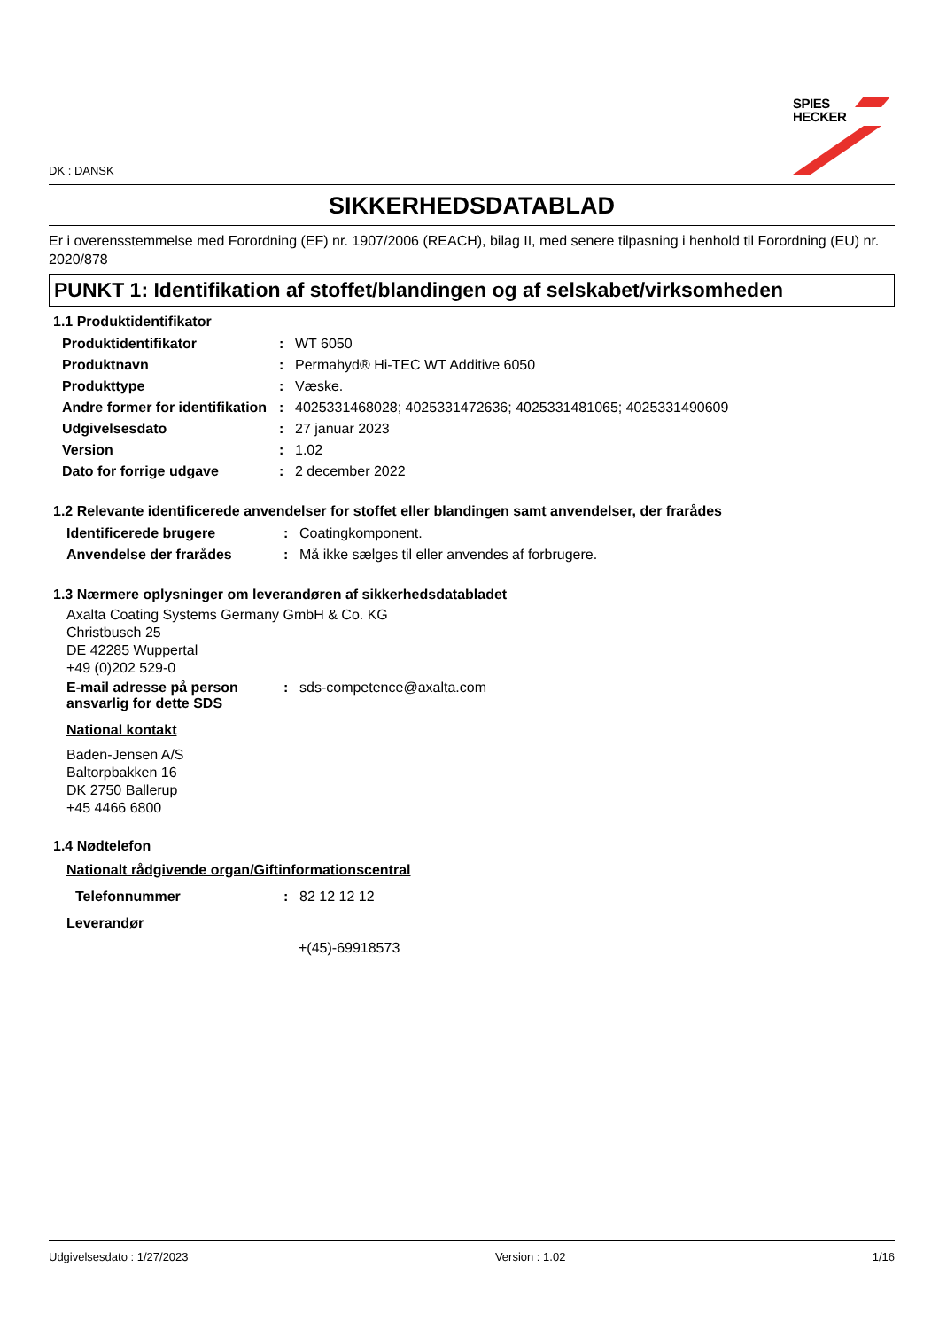DK : DANSK
SPIES
HECKER
SIKKERHEDSDATABLAD
Er i overensstemmelse med Forordning (EF) nr. 1907/2006 (REACH), bilag II, med senere tilpasning i henhold til Forordning (EU) nr. 2020/878
PUNKT 1: Identifikation af stoffet/blandingen og af selskabet/virksomheden
1.1 Produktidentifikator
| Produktidentifikator | : | WT 6050 |
| Produktnavn | : | Permahyd® Hi-TEC WT Additive 6050 |
| Produkttype | : | Væske. |
| Andre former for identifikation | : | 4025331468028; 4025331472636; 4025331481065; 4025331490609 |
| Udgivelsesdato | : | 27 januar 2023 |
| Version | : | 1.02 |
| Dato for forrige udgave | : | 2 december 2022 |
1.2 Relevante identificerede anvendelser for stoffet eller blandingen samt anvendelser, der frarådes
| Identificerede brugere | : | Coatingkomponent. |
| Anvendelse der frarådes | : | Må ikke sælges til eller anvendes af forbrugere. |
1.3 Nærmere oplysninger om leverandøren af sikkerhedsdatabladet
Axalta Coating Systems Germany GmbH & Co. KG
Christbusch 25
DE 42285 Wuppertal
+49 (0)202 529-0
| E-mail adresse på person ansvarlig for dette SDS | : | sds-competence@axalta.com |
National kontakt
Baden-Jensen A/S
Baltorpbakken 16
DK 2750 Ballerup
+45 4466 6800
1.4 Nødtelefon
Nationalt rådgivende organ/Giftinformationscentral
| Telefonnummer | : | 82 12 12 12 |
Leverandør
+(45)-69918573
Udgivelsesdato : 1/27/2023 Version : 1.02 1/16